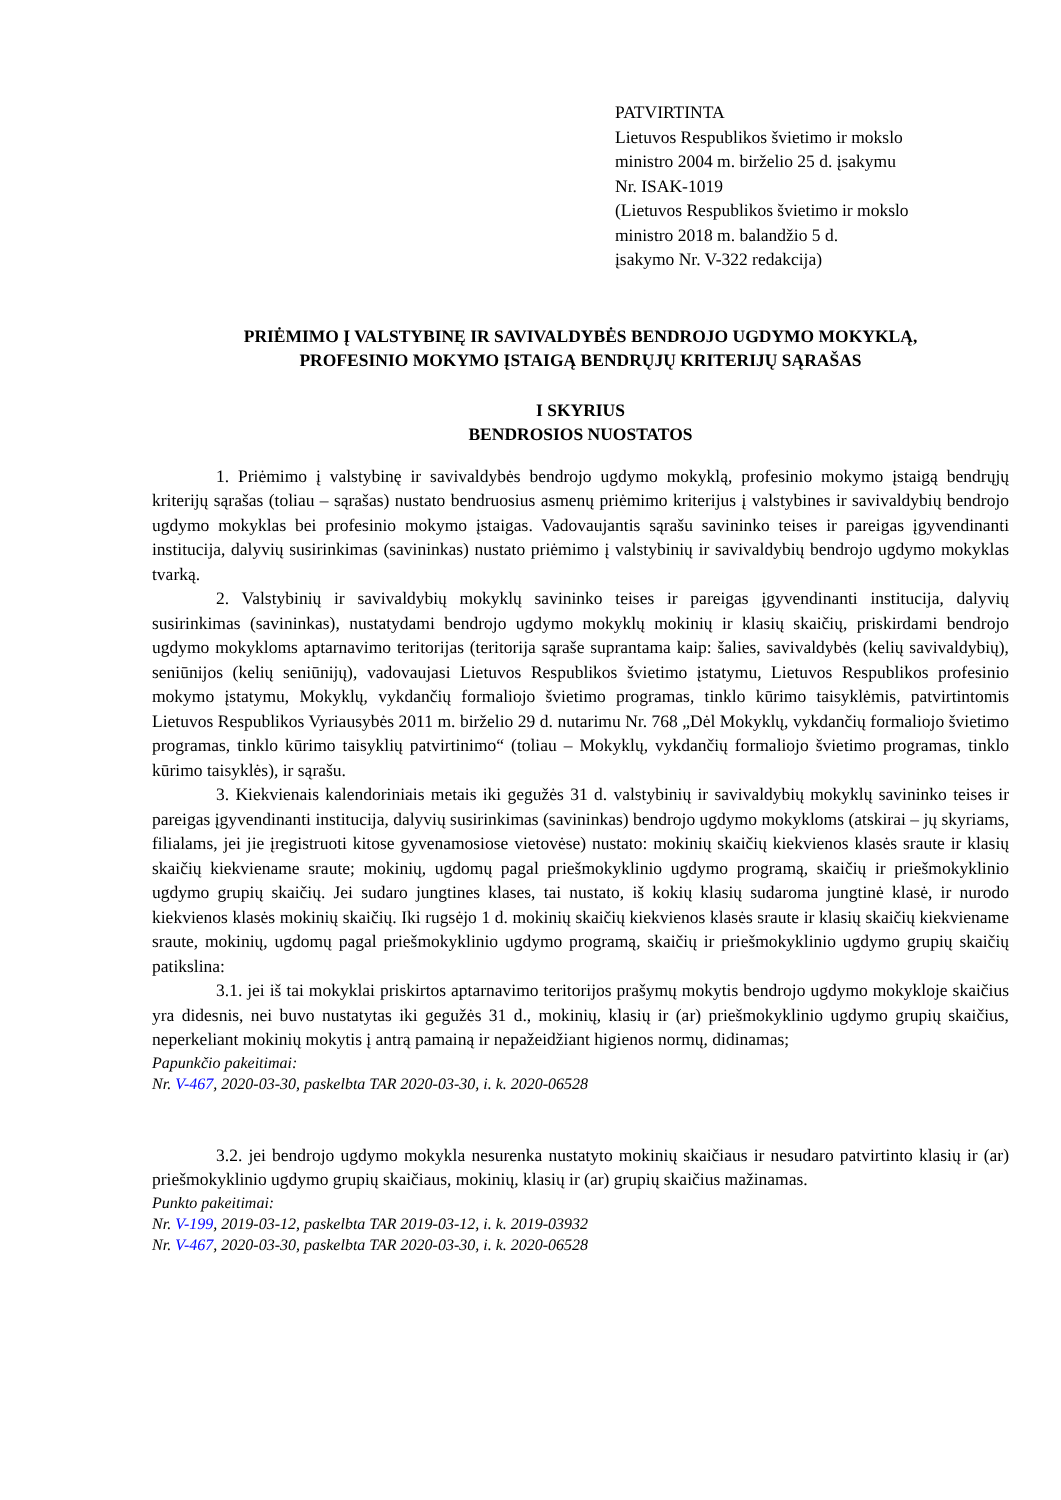PATVIRTINTA
Lietuvos Respublikos švietimo ir mokslo
ministro 2004 m. birželio 25 d. įsakymu
Nr. ISAK-1019
(Lietuvos Respublikos švietimo ir mokslo
ministro 2018 m. balandžio 5 d.
įsakymo Nr. V-322 redakcija)
PRIĖMIMO Į VALSTYBINĘ IR SAVIVALDYBĖS BENDROJO UGDYMO MOKYKLĄ,
PROFESINIO MOKYMO ĮSTAIGĄ BENDRŲJŲ KRITERIJŲ SĄRAŠAS
I SKYRIUS
BENDROSIOS NUOSTATOS
1. Priėmimo į valstybinę ir savivaldybės bendrojo ugdymo mokyklą, profesinio mokymo įstaigą bendrųjų kriterijų sąrašas (toliau – sąrašas) nustato bendruosius asmenų priėmimo kriterijus į valstybines ir savivaldybių bendrojo ugdymo mokyklas bei profesinio mokymo įstaigas. Vadovaujantis sąrašu savininko teises ir pareigas įgyvendinanti institucija, dalyvių susirinkimas (savininkas) nustato priėmimo į valstybinių ir savivaldybių bendrojo ugdymo mokyklas tvarką.
2. Valstybinių ir savivaldybių mokyklų savininko teises ir pareigas įgyvendinanti institucija, dalyvių susirinkimas (savininkas), nustatydami bendrojo ugdymo mokyklų mokinių ir klasių skaičių, priskirdami bendrojo ugdymo mokykloms aptarnavimo teritorijas (teritorija sąraše suprantama kaip: šalies, savivaldybės (kelių savivaldybių), seniūnijos (kelių seniūnijų), vadovaujasi Lietuvos Respublikos švietimo įstatymu, Lietuvos Respublikos profesinio mokymo įstatymu, Mokyklų, vykdančių formaliojo švietimo programas, tinklo kūrimo taisyklėmis, patvirtintomis Lietuvos Respublikos Vyriausybės 2011 m. birželio 29 d. nutarimu Nr. 768 „Dėl Mokyklų, vykdančių formaliojo švietimo programas, tinklo kūrimo taisyklių patvirtinimo“ (toliau – Mokyklų, vykdančių formaliojo švietimo programas, tinklo kūrimo taisyklės), ir sąrašu.
3. Kiekvienais kalendoriniais metais iki gegužės 31 d. valstybinių ir savivaldybių mokyklų savininko teises ir pareigas įgyvendinanti institucija, dalyvių susirinkimas (savininkas) bendrojo ugdymo mokykloms (atskirai – jų skyriams, filialams, jei jie įregistruoti kitose gyvenamosiose vietovėse) nustato: mokinių skaičių kiekvienos klasės sraute ir klasių skaičių kiekviename sraute; mokinių, ugdomų pagal priešmokyklinio ugdymo programą, skaičių ir priešmokyklinio ugdymo grupių skaičių. Jei sudaro jungtines klases, tai nustato, iš kokių klasių sudaroma jungtinė klasė, ir nurodo kiekvienos klasės mokinių skaičių. Iki rugsėjo 1 d. mokinių skaičių kiekvienos klasės sraute ir klasių skaičių kiekviename sraute, mokinių, ugdomų pagal priešmokyklinio ugdymo programą, skaičių ir priešmokyklinio ugdymo grupių skaičių patikslina:
3.1. jei iš tai mokyklai priskirtos aptarnavimo teritorijos prašymų mokytis bendrojo ugdymo mokykloje skaičius yra didesnis, nei buvo nustatytas iki gegužės 31 d., mokinių, klasių ir (ar) priešmokyklinio ugdymo grupių skaičius, neperkeliant mokinių mokytis į antrą pamainą ir nepažeidžiant higienos normų, didinamas;
Papunkčio pakeitimai:
Nr. V-467, 2020-03-30, paskelbta TAR 2020-03-30, i. k. 2020-06528
3.2. jei bendrojo ugdymo mokykla nesurenka nustatyto mokinių skaičiaus ir nesudaro patvirtinto klasių ir (ar) priešmokyklinio ugdymo grupių skaičiaus, mokinių, klasių ir (ar) grupių skaičius mažinamas.
Punkto pakeitimai:
Nr. V-199, 2019-03-12, paskelbta TAR 2019-03-12, i. k. 2019-03932
Nr. V-467, 2020-03-30, paskelbta TAR 2020-03-30, i. k. 2020-06528